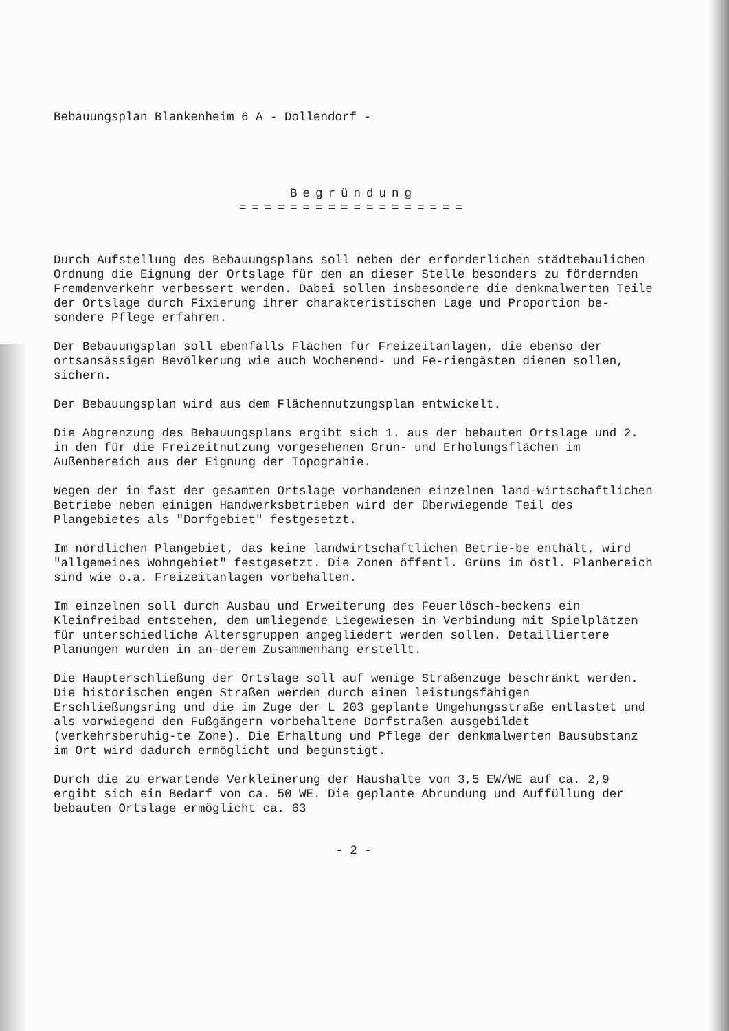Bebauungsplan Blankenheim 6 A - Dollendorf -
Begründung
==================
Durch Aufstellung des Bebauungsplans soll neben der erforderlichen städtebaulichen Ordnung die Eignung der Ortslage für den an dieser Stelle besonders zu fördernden Fremdenverkehr verbessert werden. Dabei sollen insbesondere die denkmalwerten Teile der Ortslage durch Fixierung ihrer charakteristischen Lage und Proportion be-sondere Pflege erfahren.
Der Bebauungsplan soll ebenfalls Flächen für Freizeitanlagen, die ebenso der ortsansässigen Bevölkerung wie auch Wochenend- und Fe-riengästen dienen sollen, sichern.
Der Bebauungsplan wird aus dem Flächennutzungsplan entwickelt.
Die Abgrenzung des Bebauungsplans ergibt sich 1. aus der bebauten Ortslage und 2. in den für die Freizeitnutzung vorgesehenen Grün- und Erholungsflächen im Außenbereich aus der Eignung der Topograhie.
Wegen der in fast der gesamten Ortslage vorhandenen einzelnen land-wirtschaftlichen Betriebe neben einigen Handwerksbetrieben wird der überwiegende Teil des Plangebietes als "Dorfgebiet" festgesetzt.
Im nördlichen Plangebiet, das keine landwirtschaftlichen Betrie-be enthält, wird "allgemeines Wohngebiet" festgesetzt. Die Zonen öffentl. Grüns im östl. Planbereich sind wie o.a. Freizeitanlagen vorbehalten.
Im einzelnen soll durch Ausbau und Erweiterung des Feuerlösch-beckens ein Kleinfreibad entstehen, dem umliegende Liegewiesen in Verbindung mit Spielplätzen für unterschiedliche Altersgruppen angegliedert werden sollen. Detailliertere Planungen wurden in an-derem Zusammenhang erstellt.
Die Haupterschließung der Ortslage soll auf wenige Straßenzüge beschränkt werden. Die historischen engen Straßen werden durch einen leistungsfähigen Erschließungsring und die im Zuge der L 203 geplante Umgehungsstraße entlastet und als vorwiegend den Fußgängern vorbehaltene Dorfstraßen ausgebildet (verkehrsberuhig-te Zone). Die Erhaltung und Pflege der denkmalwerten Bausubstanz im Ort wird dadurch ermöglicht und begünstigt.
Durch die zu erwartende Verkleinerung der Haushalte von 3,5 EW/WE auf ca. 2,9 ergibt sich ein Bedarf von ca. 50 WE. Die geplante Abrundung und Auffüllung der bebauten Ortslage ermöglicht ca. 63
- 2 -